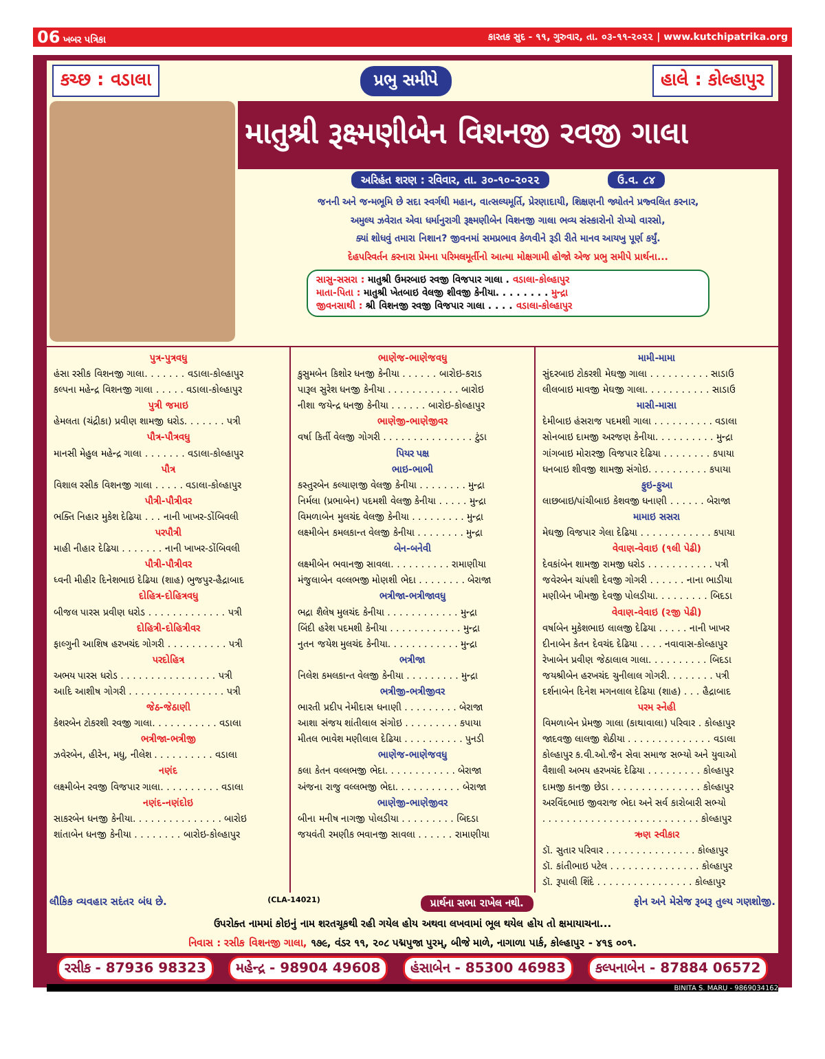06 ખબર પત્રિકા કારતક સુદ - ૧૧, ગુરુવાર, તા. ૦૩-૧૧-૨૦૨૨ | www.kutchipatrika.org
કચ્છ : વડાલા પ્રભુ સમીપે હાલે : કોલ્હાપુર
માતુશ્રી રૂક્ષ્મણીબેન વિશનજી રવજી ગાલા
અરિહંત શરણ : રવિવાર, તા. ૩૦-૧૦-૨૦૨૨ ઉ.વ. ૮૪
જનની અને જન્મભૂમિ છે સદા સ્વર્ગથી મહાન, વાત્સલ્યમૂર્તિ, પ્રેરણાદાયી, શિક્ષણની જ્યોતને પ્રજ્વલિત કરનાર,
અમુલ્ય ઝવેરાત એવા ધર્માનુરાગી રૂક્ષ્મણીબેન વિશનજી ગાલા ભવ્ય સંસ્કારોનો રોપ્યો વારસો,
ક્યાં શોધવું તમારા નિશાન? જીવનમાં સમપ્રભાવ કેળવીને રૂડી રીતે માનવ આયખુ પૂર્ણ કર્યું.
દેહપરિવર્તન કરનારા પ્રેમના પરિમલમૂર્તીનો આત્મા મોક્ષગામી હોજો એજ પ્રભુ સમીપે પ્રાર્થના...
સાસુ-સસરા : માતુશ્રી ઉમરબાઇ રવજી વિજપાર ગાલા . વડાલા-કોલ્હાપુર
માતા-પિતા : માતુશ્રી ખેતબાઇ વેલજી શીવજી કેનીયા. . . . . . . . મુન્દ્રા
જીવનસાથી : શ્રી વિશનજી રવજી વિજપાર ગાલા . . . . વડાલા-કોલ્હાપુર
પુત્ર-પુત્રવધુ
હંસા રસીક વિશનજી ગાલા. . . . . . . વડાલા-કોલ્હાપુર
કલ્પના મહેન્દ્ર વિશનજી ગાલા . . . . . વડાલા-કોલ્હાપુર
પુત્રી જમાઇ
હેમલતા (ચંદ્રીકા) પ્રવીણ શામજી ધરોડ. . . . . . . પત્રી
પૌત્ર-પૌત્રવધુ
માનસી મેહુલ મહેન્દ્ર ગાલા . . . . . . . વડાલા-કોલ્હાપુર
પૌત્ર
વિશાલ રસીક વિશનજી ગાલા . . . . . વડાલા-કોલ્હાપુર
પૌત્રી-પૌત્રીવર
ભક્તિ નિહાર મુકેશ દેઢિયા . . . નાની ખાખર-ડોંબિવલી
પરપૌત્રી
માહી નીહાર દેઢિયા . . . . . . . નાની ખાખર-ડોંબિવલી
પૌત્રી-પૌત્રીવર
ધ્વની મીહીર દિનેશભાઇ દેઢિયા (શાહ) ભુજપુર-હૈદ્રાબાદ
દોહિત્ર-દોહિત્રવધુ
બીજલ પારસ પ્રવીણ ધરોડ . . . . . . . . . . . . . પત્રી
દોહિત્રી-દોહિત્રીવર
ફાલ્ગુની આશિષ હરખચંદ ગોગરી . . . . . . . . . . પત્રી
પરદોહિત્ર
અભય પારસ ધરોડ . . . . . . . . . . . . . . . . પત્રી
આદિ આશીષ ગોગરી . . . . . . . . . . . . . . . . પત્રી
જેઠ-જેઠાણી
કેશરબેન ટોકરશી રવજી ગાલા. . . . . . . . . . . વડાલા
ભત્રીજા-ભત્રીજી
ઝવેરબેન, હીરેન, મધુ, નીલેશ . . . . . . . . . . વડાલા
નણંદ
લક્ષ્મીબેન રવજી વિજપાર ગાલા. . . . . . . . . . વડાલા
નણંદ-નણંદોઇ
સાકરબેન ધનજી કેનીયા. . . . . . . . . . . . . . . બારોઇ
શાંતાબેન ધનજી કેનીયા . . . . . . . . બારોઇ-કોલ્હાપુર
ભાણેજ-ભાણેજવધુ
કુસુમબેન કિશોર ધનજી કેનીયા . . . . . . બારોઇ-કરાડ
પારૂલ સુરેશ ધનજી કેનીયા . . . . . . . . . . . . બારોઇ
નીશા જયેન્દ્ર ધનજી કેનીયા . . . . . . બારોઇ-કોલ્હાપુર
ભાણેજી-ભાણેજીવર
વર્ષા કિર્તી વેલજી ગોગરી . . . . . . . . . . . . . . . ટુંડા
પિયર પક્ષ
ભાઇ-ભાભી
કસ્તુરબેન કલ્યાણજી વેલજી કેનીયા . . . . . . . . મુન્દ્રા
નિર્મલા (પ્રભાબેન) પદમશી વેલજી કેનીયા . . . . . મુન્દ્રા
વિમળાબેન મુલચંદ વેલજી કેનીયા . . . . . . . . . મુન્દ્રા
લક્ષ્મીબેન કમલકાન્ત વેલજી કેનીયા . . . . . . . . મુન્દ્રા
બેન-બનેવી
લક્ષ્મીબેન ભવાનજી સાવલા. . . . . . . . . . રામાણીયા
મંજુલાબેન વલ્લભજી મોણશી ભેદા . . . . . . . . બેરાજા
ભત્રીજા-ભત્રીજાવધુ
ભદ્રા શૈલેષ મુલચંદ કેનીયા . . . . . . . . . . . . મુન્દ્રા
બિંદી હરેશ પદમશી કેનીયા . . . . . . . . . . . . મુન્દ્રા
નુતન જયેશ મુલચંદ કેનીયા. . . . . . . . . . . . મુન્દ્રા
ભત્રીજા
નિલેશ કમલકાન્ત વેલજી કેનીયા . . . . . . . . . મુન્દ્રા
ભત્રીજી-ભત્રીજીવર
ભારતી પ્રદીપ નેમીદાસ ધનાણી . . . . . . . . . બેરાજા
આશા સંજય શાંતીલાલ સંગોઇ . . . . . . . . . કપાયા
મીતલ ભાવેશ મણીલાલ દેઢિયા . . . . . . . . . . પુનડી
ભાણેજ-ભાણેજવધુ
કલા કેતન વલ્લભજી ભેદા. . . . . . . . . . . . બેરાજા
અંજના રાજુ વલ્લભજી ભેદા. . . . . . . . . . . બેરાજા
ભાણેજી-ભાણેજીવર
બીના મનીષ નાગજી પોલડીયા . . . . . . . . . બિદડા
જયવંતી રમણીક ભવાનજી સાવલા . . . . . . રામાણીયા
મામી-મામા
સુંદરબાઇ ટોકરશી મેઘજી ગાલા . . . . . . . . . . સાડાઉ
લીલબાઇ માવજી મેઘજી ગાલા. . . . . . . . . . . સાડાઉ
માસી-માસા
દેમીબાઇ હંસરાજ પદમશી ગાલા . . . . . . . . . . વડાલા
સોનબાઇ દામજી અરજણ કેનીયા. . . . . . . . . . મુન્દ્રા
ગાંગબાઇ મોરારજી વિજપાર દેઢિયા . . . . . . . . કપાયા
ધનબાઇ શીવજી શામજી સંગોઇ. . . . . . . . . . કપાયા
ફુઇ-ફુઆ
લાછબાઇ/પાંચીબાઇ કેશવજી ધનાણી . . . . . . બેરાજા
મામાઇ સસરા
મેઘજી વિજપાર ગેલા દેઢિયા . . . . . . . . . . . . કપાયા
વેવાણ-વેવાઇ (૧લી પેઢી)
દેવકાંબેન શામજી રામજી ધરોડ . . . . . . . . . . . પત્રી
જવેરબેન ચાંપશી દેવજી ગોગરી . . . . . . નાના ભાડીયા
મણીબેન ખીમજી દેવજી પોલડીયા. . . . . . . . . બિદડા
વેવાણ-વેવાઇ (૨જી પેઢી)
વર્ષાબેન મુકેશભાઇ લાલજી દેઢિયા . . . . . નાની ખાખર
દીનાબેન કેતન દેવચંદ દેઢિયા . . . . નવાવાસ-કોલ્હાપુર
રેખાબેન પ્રવીણ જેઠાલાલ ગાલા. . . . . . . . . . બિદડા
જયશ્રીબેન હરખચંદ ચુનીલાલ ગોગરી. . . . . . . . પત્રી
દર્શનાબેન દિનેશ મગનલાલ દેઢિયા (શાહ) . . . હૈદ્રાબાદ
પરમ સ્નેહી
વિમળાબેન પ્રેમજી ગાલા (કાથાવાલા) પરિવાર . કોલ્હાપુર
જાદવજી લાલજી શેઠીયા . . . . . . . . . . . . . . વડાલા
કોલ્હાપુર ક.વી.ઓ.જૈન સેવા સમાજ સભ્યો અને યુવાઓ
વૈશાલી અભય હરખચંદ દેઢિયા . . . . . . . . . કોલ્હાપુર
દામજી કાનજી છેડા . . . . . . . . . . . . . . . કોલ્હાપુર
અરવિંદભાઇ જીવરાજ ભેદા અને સર્વ કારોબારી સભ્યો
. . . . . . . . . . . . . . . . . . . . . . . . . . કોલ્હાપુર
ઋણ સ્વીકાર
ડૉ. સુતાર પરિવાર . . . . . . . . . . . . . . . કોલ્હાપુર
ડૉ. કાંતીભાઇ પટેલ . . . . . . . . . . . . . . . કોલ્હાપુર
ડૉ. રૂપાલી શિંદે . . . . . . . . . . . . . . . . કોલ્હાપુર
લૌકિક વ્યવહાર સદંતર બંધ છે. (CLA-14021) પ્રાર્થના સભા રાખેલ નથી. ફોન અને મેસેજ રૂબરૂ તુલ્ય ગણશોજી.
ઉપરોક્ત નામમાં કોઇનું નામ શરતચૂકથી રહી ગયેલ હોય અથવા લખવામાં ભૂલ થયેલ હોય તો ક્ષમાયાચના...
નિવાસ : રસીક વિશનજી ગાલા, ૧૭૯, વંડર ૧૧, ૨૦૮ પદ્મપુજા પુરમ્, બીજે માળે, નાગાળા પાર્ક, કોલ્હાપુર - ૪૧૬ ૦૦૧.
રસીક - 87936 98323 મહેન્દ્ર - 98904 49608 હંસાબેન - 85300 46983 કલ્પનાબેન - 87884 06572
BINITA S. MARU - 9869034162